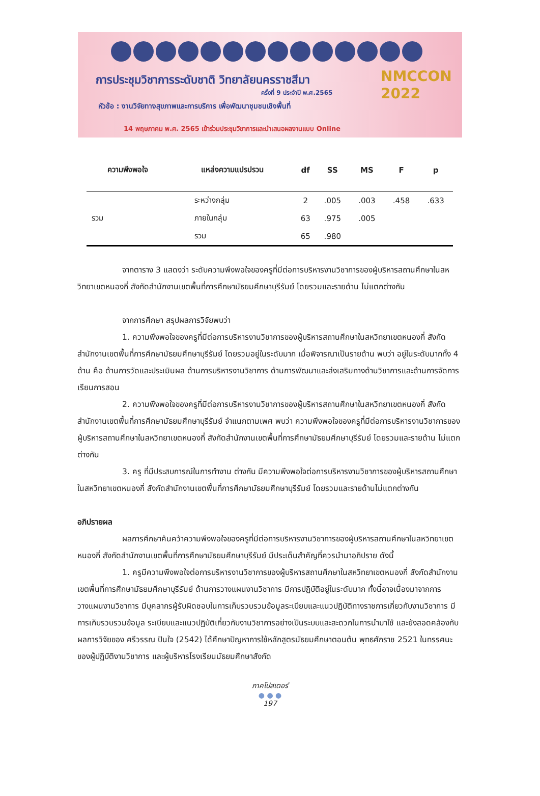การประชุมวิชาการระดับชาติ วิทยาลัยนครราชสีมา
ครั้งที่ 9 ประจำปี พ.ศ.2565
หัวข้อ : งานวิจัยทางสุขภาพและการบริการ เพื่อพัฒนาชุมชนเชิงพื้นที่
14 พฤษภาคม พ.ศ. 2565 เข้าร่วมประชุมวิชาการและนำเสนอผลงานแบบ Online
NMCCON
2022
| ความพึงพอใจ | แหล่งความแปรปรวน | df | SS | MS | F | p |
| --- | --- | --- | --- | --- | --- | --- |
| | ระหว่างกลุ่ม | 2 | .005 | .003 | .458 | .633 |
| รวม | ภายในกลุ่ม | 63 | .975 | .005 | | |
| | รวม | 65 | .980 | | | |
จากตาราง 3 แสดงว่า ระดับความพึงพอใจของครูที่มีต่อการบริหารงานวิชาการของผู้บริหารสถานศึกษาในสหวิทยาเขตหนองกี่ สังกัดสำนักงานเขตพื้นที่การศึกษามัธยมศึกษาบุรีรัมย์ โดยรวมและรายด้าน ไม่แตกต่างกัน
จากการศึกษา สรุปผลการวิจัยพบว่า
1. ความพึงพอใจของครูที่มีต่อการบริหารงานวิชาการของผู้บริหารสถานศึกษาในสหวิทยาเขตหนองกี่ สังกัดสำนักงานเขตพื้นที่การศึกษามัธยมศึกษาบุรีรัมย์ โดยรวมอยู่ในระดับมาก เมื่อพิจารณาเป็นรายด้าน พบว่า อยู่ในระดับมากทั้ง 4 ด้าน คือ ด้านการวัดและประเมินผล ด้านการบริหารงานวิชาการ ด้านการพัฒนาและส่งเสริมทางด้านวิชาการและด้านการจัดการเรียนการสอน
2. ความพึงพอใจของครูที่มีต่อการบริหารงานวิชาการของผู้บริหารสถานศึกษาในสหวิทยาเขตหนองกี่ สังกัดสำนักงานเขตพื้นที่การศึกษามัธยมศึกษาบุรีรัมย์ จำแนกตามเพศ พบว่า ความพึงพอใจของครูที่มีต่อการบริหารงานวิชาการของผู้บริหารสถานศึกษาในสหวิทยาเขตหนองกี่ สังกัดสำนักงานเขตพื้นที่การศึกษามัธยมศึกษาบุรีรัมย์ โดยรวมและรายด้าน ไม่แตกต่างกัน
3. ครู ที่มีประสบการณ์ในการทำงาน ต่างกัน มีความพึงพอใจต่อการบริหารงานวิชาการของผู้บริหารสถานศึกษาในสหวิทยาเขตหนองกี่ สังกัดสำนักงานเขตพื้นที่การศึกษามัธยมศึกษาบุรีรัมย์ โดยรวมและรายด้านไม่แตกต่างกัน
อภิปรายผล
ผลการศึกษาค้นคว้าความพึงพอใจของครูที่มีต่อการบริหารงานวิชาการของผู้บริหารสถานศึกษาในสหวิทยาเขตหนองกี่ สังกัดสำนักงานเขตพื้นที่การศึกษามัธยมศึกษาบุรีรัมย์ มีประเด็นสำคัญที่ควรนำมาอภิปราย ดังนี้
1. ครูมีความพึงพอใจต่อการบริหารงานวิชาการของผู้บริหารสถานศึกษาในสหวิทยาเขตหนองกี่ สังกัดสำนักงานเขตพื้นที่การศึกษามัธยมศึกษาบุรีรัมย์ ด้านการวางแผนงานวิชาการ มีการปฏิบัติอยู่ในระดับมาก ทั้งนี้อาจเนื่องมาจากการวางแผนงานวิชาการ มีบุคลากรผู้รับผิดชอบในการเก็บรวบรวมข้อมูลระเบียบและแนวปฏิบัติทางราชการเกี่ยวกับงานวิชาการ มีการเก็บรวบรวมข้อมูล ระเบียบและแนวปฏิบัติเกี่ยวกับงานวิชาการอย่างเป็นระบบและสะดวกในการนำมาใช้ และยังสอดคล้องกับผลการวิจัยของ ศรีวรรณ ปินใจ (2542) ได้ศึกษาปัญหาการใช้หลักสูตรมัธยมศึกษาตอนต้น พุทธศักราช 2521 ในทรรศนะของผู้ปฏิบัติงานวิชาการ และผู้บริหารโรงเรียนมัธยมศึกษาสังกัด
ภาคโปสเตอร์
● ● ●
197